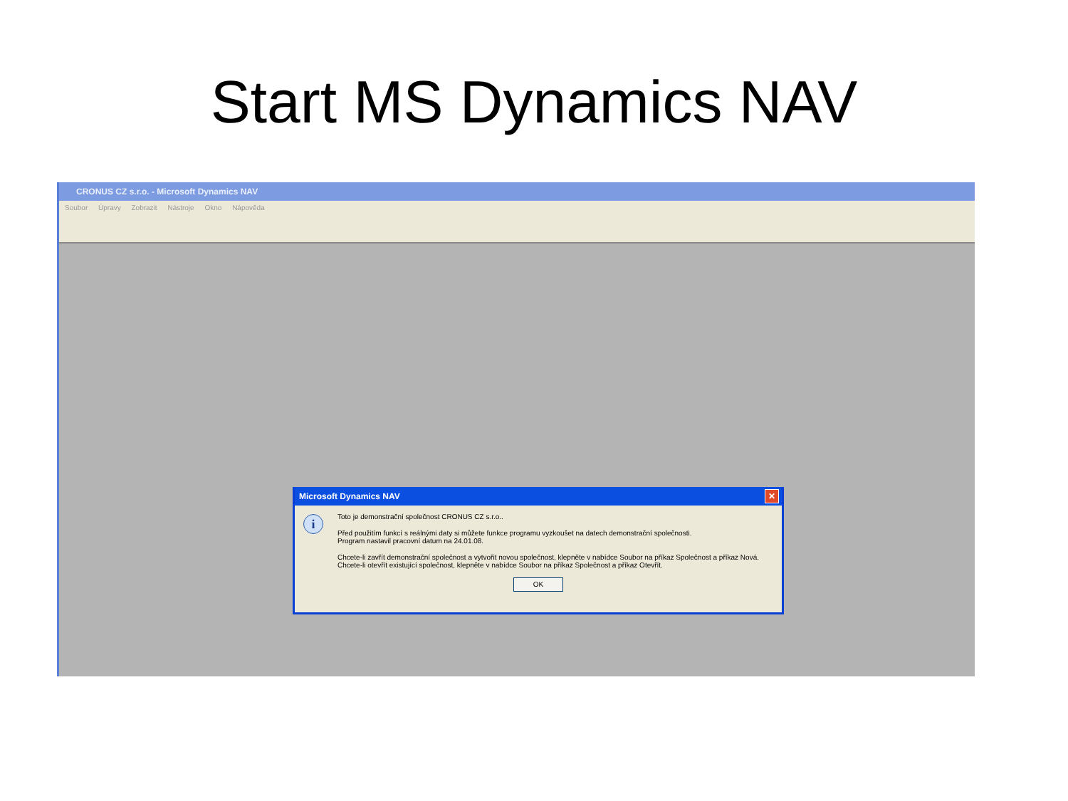Start MS Dynamics NAV
CRONUS CZ s.r.o. - Microsoft Dynamics NAV
Soubor Úpravy Zobrazit Nástroje Okno Nápověda
Microsoft Dynamics NAV
✕
i
Toto je demonstrační společnost CRONUS CZ s.r.o..
Před použitím funkcí s reálnými daty si můžete funkce programu vyzkoušet na datech demonstrační společnosti.
Program nastavil pracovní datum na 24.01.08.
Chcete-li zavřít demonstrační společnost a vytvořit novou společnost, klepněte v nabídce Soubor na příkaz Společnost a příkaz Nová.
Chcete-li otevřít existující společnost, klepněte v nabídce Soubor na příkaz Společnost a příkaz Otevřít.
OK